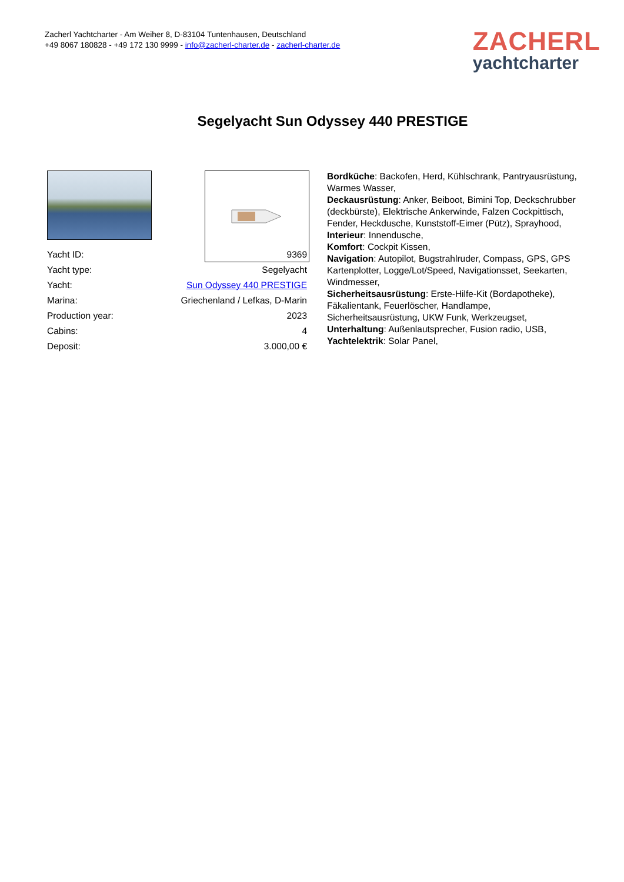Zacherl Yachtcharter - Am Weiher 8, D-83104 Tuntenhausen, Deutschland
+49 8067 180828 - +49 172 130 9999 - info@zacherl-charter.de - zacherl-charter.de
ZACHERL
yachtcharter
Segelyacht Sun Odyssey 440 PRESTIGE
| Yacht ID: | 9369 |
| Yacht type: | Segelyacht |
| Yacht: | Sun Odyssey 440 PRESTIGE |
| Marina: | Griechenland / Lefkas, D-Marin |
| Production year: | 2023 |
| Cabins: | 4 |
| Deposit: | 3.000,00 € |
Bordküche: Backofen, Herd, Kühlschrank, Pantryausrüstung, Warmes Wasser,
Deckausrüstung: Anker, Beiboot, Bimini Top, Deckschrubber (deckbürste), Elektrische Ankerwinde, Falzen Cockpittisch, Fender, Heckdusche, Kunststoff-Eimer (Pütz), Sprayhood,
Interieur: Innendusche,
Komfort: Cockpit Kissen,
Navigation: Autopilot, Bugstrahlruder, Compass, GPS, GPS Kartenplotter, Logge/Lot/Speed, Navigationsset, Seekarten, Windmesser,
Sicherheitsausrüstung: Erste-Hilfe-Kit (Bordapotheke), Fäkalientank, Feuerlöscher, Handlampe, Sicherheitsausrüstung, UKW Funk, Werkzeugset,
Unterhaltung: Außenlautsprecher, Fusion radio, USB,
Yachtelektrik: Solar Panel,